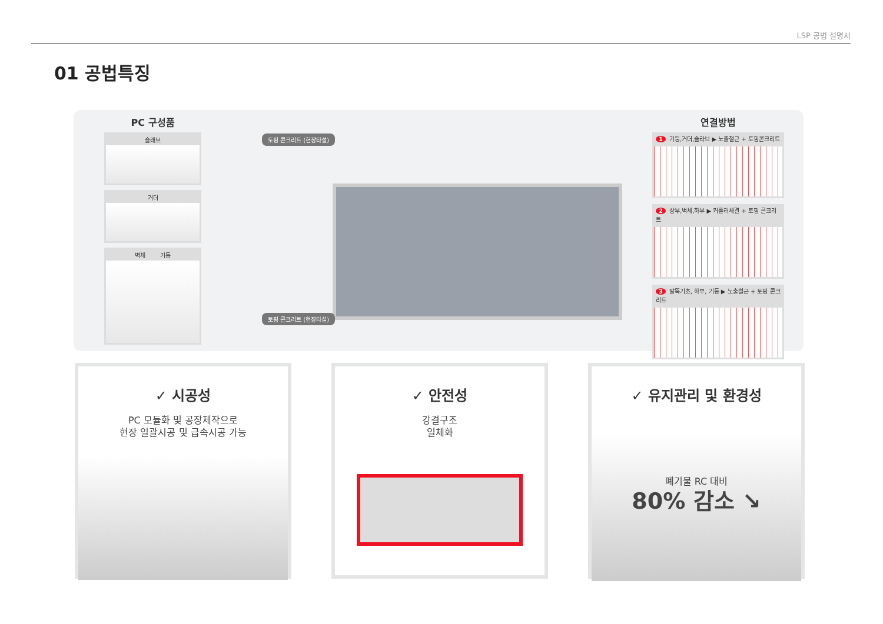LSP 공법 설명서
01 공법특징
PC 구성품
슬래브
거더
벽체 기둥
토핑 콘크리트 (현장타설)
토핑 콘크리트 (현장타설)
연결방법
1 기둥,거더,슬라브 ▶ 노출철근 + 토핑콘크리트
2 상부,벽체,하부 ▶ 커플러체결 + 토핑 콘크리트
3 말뚝기초, 하부, 기둥 ▶ 노출철근 + 토핑 콘크리트
✓ 시공성
PC 모듈화 및 공장제작으로
현장 일괄시공 및 급속시공 가능
✓ 안전성
강결구조
일체화
✓ 유지관리 및 환경성
폐기물 RC 대비
80% 감소 ↘